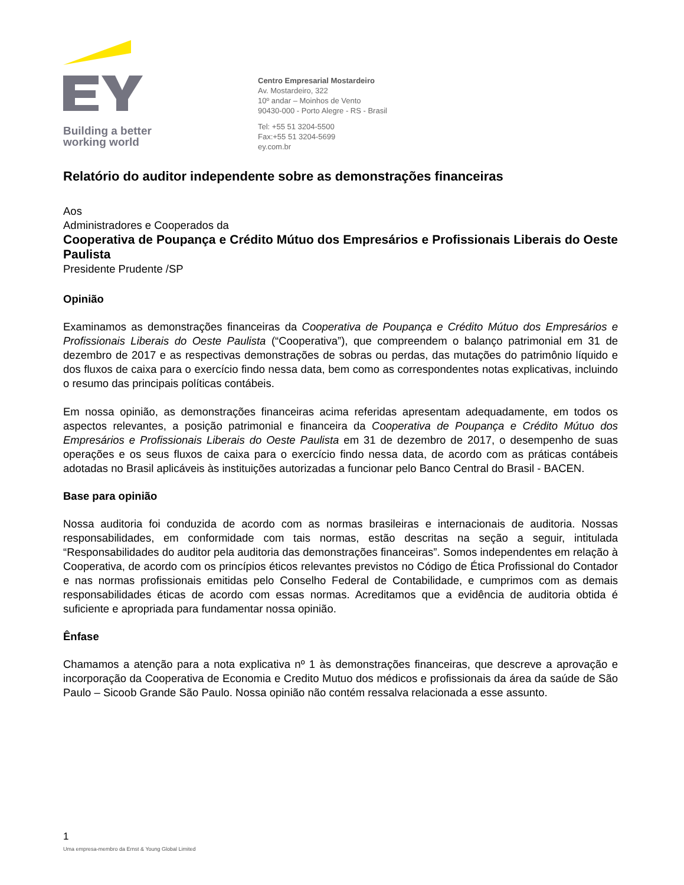Building a better
working world
Centro Empresarial Mostardeiro
Av. Mostardeiro, 322
10º andar – Moinhos de Vento
90430-000 - Porto Alegre - RS - Brasil
Tel: +55 51 3204-5500
Fax:+55 51 3204-5699
ey.com.br
Relatório do auditor independente sobre as demonstrações financeiras
Aos
Administradores e Cooperados da
Cooperativa de Poupança e Crédito Mútuo dos Empresários e Profissionais Liberais do Oeste Paulista
Presidente Prudente /SP
Opinião
Examinamos as demonstrações financeiras da Cooperativa de Poupança e Crédito Mútuo dos Empresários e Profissionais Liberais do Oeste Paulista (“Cooperativa”), que compreendem o balanço patrimonial em 31 de dezembro de 2017 e as respectivas demonstrações de sobras ou perdas, das mutações do patrimônio líquido e dos fluxos de caixa para o exercício findo nessa data, bem como as correspondentes notas explicativas, incluindo o resumo das principais políticas contábeis.
Em nossa opinião, as demonstrações financeiras acima referidas apresentam adequadamente, em todos os aspectos relevantes, a posição patrimonial e financeira da Cooperativa de Poupança e Crédito Mútuo dos Empresários e Profissionais Liberais do Oeste Paulista em 31 de dezembro de 2017, o desempenho de suas operações e os seus fluxos de caixa para o exercício findo nessa data, de acordo com as práticas contábeis adotadas no Brasil aplicáveis às instituições autorizadas a funcionar pelo Banco Central do Brasil - BACEN.
Base para opinião
Nossa auditoria foi conduzida de acordo com as normas brasileiras e internacionais de auditoria. Nossas responsabilidades, em conformidade com tais normas, estão descritas na seção a seguir, intitulada “Responsabilidades do auditor pela auditoria das demonstrações financeiras”. Somos independentes em relação à Cooperativa, de acordo com os princípios éticos relevantes previstos no Código de Ética Profissional do Contador e nas normas profissionais emitidas pelo Conselho Federal de Contabilidade, e cumprimos com as demais responsabilidades éticas de acordo com essas normas. Acreditamos que a evidência de auditoria obtida é suficiente e apropriada para fundamentar nossa opinião.
Ênfase
Chamamos a atenção para a nota explicativa nº 1 às demonstrações financeiras, que descreve a aprovação e incorporação da Cooperativa de Economia e Credito Mutuo dos médicos e profissionais da área da saúde de São Paulo – Sicoob Grande São Paulo. Nossa opinião não contém ressalva relacionada a esse assunto.
1
Uma empresa-membro da Ernst & Young Global Limited